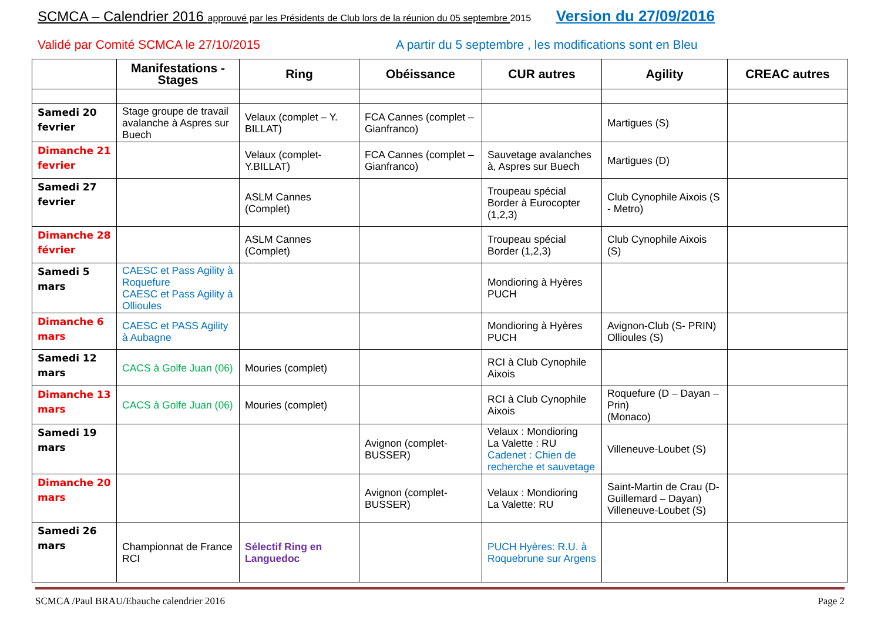SCMCA – Calendrier 2016 approuvé par les Présidents de Club lors de la réunion du 05 septembre 2015 Version du 27/09/2016
Validé par Comité SCMCA le 27/10/2015 A partir du 5 septembre , les modifications sont en Bleu
| | Manifestations - Stages | Ring | Obéissance | CUR autres | Agility | CREAC autres |
| --- | --- | --- | --- | --- | --- | --- |
| Samedi 20 fevrier | Stage groupe de travail avalanche à Aspres sur Buech | Velaux (complet – Y. BILLAT) | FCA Cannes (complet – Gianfranco) | | Martigues (S) | |
| Dimanche 21 fevrier | | Velaux (complet-Y.BILLAT) | FCA Cannes (complet – Gianfranco) | Sauvetage avalanches à, Aspres sur Buech | Martigues (D) | |
| Samedi 27 fevrier | | ASLM Cannes (Complet) | | Troupeau spécial Border à Eurocopter (1,2,3) | Club Cynophile Aixois (S - Metro) | |
| Dimanche 28 février | | ASLM Cannes (Complet) | | Troupeau spécial Border (1,2,3) | Club Cynophile Aixois (S) | |
| Samedi 5 mars | CAESC et Pass Agility à Roquefure CAESC et Pass Agility à Ollioules | | | Mondioring à Hyères PUCH | | |
| Dimanche 6 mars | CAESC et PASS Agility à Aubagne | | | Mondioring à Hyères PUCH | Avignon-Club (S- PRIN) Ollioules (S) | |
| Samedi 12 mars | CACS à Golfe Juan (06) | Mouries (complet) | | RCI à Club Cynophile Aixois | | |
| Dimanche 13 mars | CACS à Golfe Juan (06) | Mouries (complet) | | RCI à Club Cynophile Aixois | Roquefure (D – Dayan – Prin) (Monaco) | |
| Samedi 19 mars | | | Avignon (complet-BUSSER) | Velaux : Mondioring La Valette : RU Cadenet : Chien de recherche et sauvetage | Villeneuve-Loubet (S) | |
| Dimanche 20 mars | | | Avignon (complet-BUSSER) | Velaux : Mondioring La Valette: RU | Saint-Martin de Crau (D- Guillemard – Dayan) Villeneuve-Loubet (S) | |
| Samedi 26 mars | Championnat de France RCI | Sélectif Ring en Languedoc | | PUCH Hyères: R.U. à Roquebrune sur Argens | | |
SCMCA /Paul BRAU/Ebauche calendrier 2016 Page 2